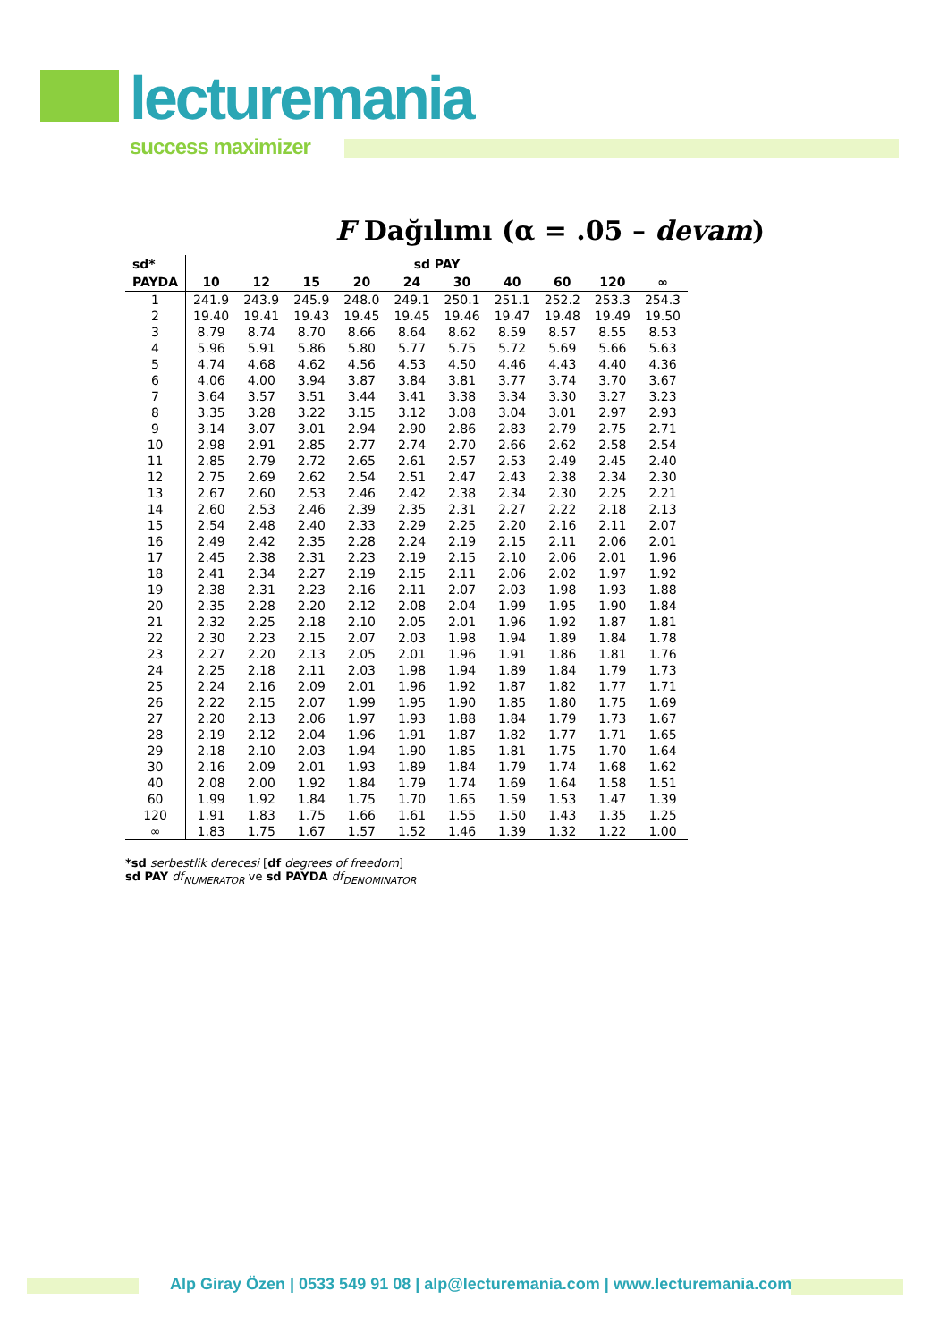lecturemania
success maximizer
F Dağılımı (α = .05 – devam)
| sd* | sd PAY | | | | | | | | | |
| --- | --- | --- | --- | --- | --- | --- | --- | --- | --- | --- |
| PAYDA | 10 | 12 | 15 | 20 | 24 | 30 | 40 | 60 | 120 | ∞ |
| 1 | 241.9 | 243.9 | 245.9 | 248.0 | 249.1 | 250.1 | 251.1 | 252.2 | 253.3 | 254.3 |
| 2 | 19.40 | 19.41 | 19.43 | 19.45 | 19.45 | 19.46 | 19.47 | 19.48 | 19.49 | 19.50 |
| 3 | 8.79 | 8.74 | 8.70 | 8.66 | 8.64 | 8.62 | 8.59 | 8.57 | 8.55 | 8.53 |
| 4 | 5.96 | 5.91 | 5.86 | 5.80 | 5.77 | 5.75 | 5.72 | 5.69 | 5.66 | 5.63 |
| 5 | 4.74 | 4.68 | 4.62 | 4.56 | 4.53 | 4.50 | 4.46 | 4.43 | 4.40 | 4.36 |
| 6 | 4.06 | 4.00 | 3.94 | 3.87 | 3.84 | 3.81 | 3.77 | 3.74 | 3.70 | 3.67 |
| 7 | 3.64 | 3.57 | 3.51 | 3.44 | 3.41 | 3.38 | 3.34 | 3.30 | 3.27 | 3.23 |
| 8 | 3.35 | 3.28 | 3.22 | 3.15 | 3.12 | 3.08 | 3.04 | 3.01 | 2.97 | 2.93 |
| 9 | 3.14 | 3.07 | 3.01 | 2.94 | 2.90 | 2.86 | 2.83 | 2.79 | 2.75 | 2.71 |
| 10 | 2.98 | 2.91 | 2.85 | 2.77 | 2.74 | 2.70 | 2.66 | 2.62 | 2.58 | 2.54 |
| 11 | 2.85 | 2.79 | 2.72 | 2.65 | 2.61 | 2.57 | 2.53 | 2.49 | 2.45 | 2.40 |
| 12 | 2.75 | 2.69 | 2.62 | 2.54 | 2.51 | 2.47 | 2.43 | 2.38 | 2.34 | 2.30 |
| 13 | 2.67 | 2.60 | 2.53 | 2.46 | 2.42 | 2.38 | 2.34 | 2.30 | 2.25 | 2.21 |
| 14 | 2.60 | 2.53 | 2.46 | 2.39 | 2.35 | 2.31 | 2.27 | 2.22 | 2.18 | 2.13 |
| 15 | 2.54 | 2.48 | 2.40 | 2.33 | 2.29 | 2.25 | 2.20 | 2.16 | 2.11 | 2.07 |
| 16 | 2.49 | 2.42 | 2.35 | 2.28 | 2.24 | 2.19 | 2.15 | 2.11 | 2.06 | 2.01 |
| 17 | 2.45 | 2.38 | 2.31 | 2.23 | 2.19 | 2.15 | 2.10 | 2.06 | 2.01 | 1.96 |
| 18 | 2.41 | 2.34 | 2.27 | 2.19 | 2.15 | 2.11 | 2.06 | 2.02 | 1.97 | 1.92 |
| 19 | 2.38 | 2.31 | 2.23 | 2.16 | 2.11 | 2.07 | 2.03 | 1.98 | 1.93 | 1.88 |
| 20 | 2.35 | 2.28 | 2.20 | 2.12 | 2.08 | 2.04 | 1.99 | 1.95 | 1.90 | 1.84 |
| 21 | 2.32 | 2.25 | 2.18 | 2.10 | 2.05 | 2.01 | 1.96 | 1.92 | 1.87 | 1.81 |
| 22 | 2.30 | 2.23 | 2.15 | 2.07 | 2.03 | 1.98 | 1.94 | 1.89 | 1.84 | 1.78 |
| 23 | 2.27 | 2.20 | 2.13 | 2.05 | 2.01 | 1.96 | 1.91 | 1.86 | 1.81 | 1.76 |
| 24 | 2.25 | 2.18 | 2.11 | 2.03 | 1.98 | 1.94 | 1.89 | 1.84 | 1.79 | 1.73 |
| 25 | 2.24 | 2.16 | 2.09 | 2.01 | 1.96 | 1.92 | 1.87 | 1.82 | 1.77 | 1.71 |
| 26 | 2.22 | 2.15 | 2.07 | 1.99 | 1.95 | 1.90 | 1.85 | 1.80 | 1.75 | 1.69 |
| 27 | 2.20 | 2.13 | 2.06 | 1.97 | 1.93 | 1.88 | 1.84 | 1.79 | 1.73 | 1.67 |
| 28 | 2.19 | 2.12 | 2.04 | 1.96 | 1.91 | 1.87 | 1.82 | 1.77 | 1.71 | 1.65 |
| 29 | 2.18 | 2.10 | 2.03 | 1.94 | 1.90 | 1.85 | 1.81 | 1.75 | 1.70 | 1.64 |
| 30 | 2.16 | 2.09 | 2.01 | 1.93 | 1.89 | 1.84 | 1.79 | 1.74 | 1.68 | 1.62 |
| 40 | 2.08 | 2.00 | 1.92 | 1.84 | 1.79 | 1.74 | 1.69 | 1.64 | 1.58 | 1.51 |
| 60 | 1.99 | 1.92 | 1.84 | 1.75 | 1.70 | 1.65 | 1.59 | 1.53 | 1.47 | 1.39 |
| 120 | 1.91 | 1.83 | 1.75 | 1.66 | 1.61 | 1.55 | 1.50 | 1.43 | 1.35 | 1.25 |
| ∞ | 1.83 | 1.75 | 1.67 | 1.57 | 1.52 | 1.46 | 1.39 | 1.32 | 1.22 | 1.00 |
*sd serbestlik derecesi [df degrees of freedom]
sd PAY df<sub>NUMERATOR</sub> ve sd PAYDA df<sub>DENOMINATOR</sub>
Alp Giray Özen | 0533 549 91 08 | alp@lecturemania.com | www.lecturemania.com